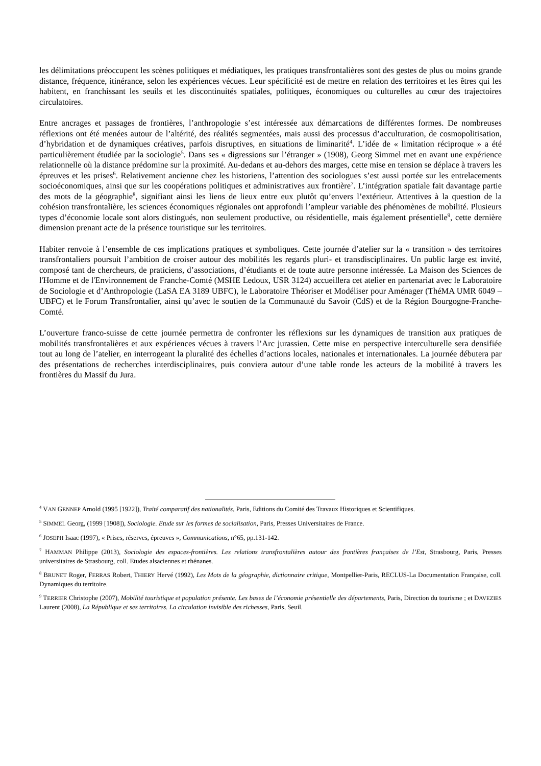les délimitations préoccupent les scènes politiques et médiatiques, les pratiques transfrontalières sont des gestes de plus ou moins grande distance, fréquence, itinérance, selon les expériences vécues. Leur spécificité est de mettre en relation des territoires et les êtres qui les habitent, en franchissant les seuils et les discontinuités spatiales, politiques, économiques ou culturelles au cœur des trajectoires circulatoires.
Entre ancrages et passages de frontières, l’anthropologie s’est intéressée aux démarcations de différentes formes. De nombreuses réflexions ont été menées autour de l’altérité, des réalités segmentées, mais aussi des processus d’acculturation, de cosmopolitisation, d’hybridation et de dynamiques créatives, parfois disruptives, en situations de liminarité<sup>4</sup>. L’idée de « limitation réciproque » a été particulièrement étudiée par la sociologie<sup>5</sup>. Dans ses « digressions sur l’étranger » (1908), Georg Simmel met en avant une expérience relationnelle où la distance prédomine sur la proximité. Au-dedans et au-dehors des marges, cette mise en tension se déplace à travers les épreuves et les prises<sup>6</sup>. Relativement ancienne chez les historiens, l’attention des sociologues s’est aussi portée sur les entrelacements socioéconomiques, ainsi que sur les coopérations politiques et administratives aux frontière<sup>7</sup>. L’intégration spatiale fait davantage partie des mots de la géographie<sup>8</sup>, signifiant ainsi les liens de lieux entre eux plutôt qu’envers l’extérieur. Attentives à la question de la cohésion transfrontalière, les sciences économiques régionales ont approfondi l’ampleur variable des phénomènes de mobilité. Plusieurs types d’économie locale sont alors distingués, non seulement productive, ou résidentielle, mais également présentielle<sup>9</sup>, cette dernière dimension prenant acte de la présence touristique sur les territoires.
Habiter renvoie à l’ensemble de ces implications pratiques et symboliques. Cette journée d’atelier sur la « transition » des territoires transfrontaliers poursuit l’ambition de croiser autour des mobilités les regards pluri- et transdisciplinaires. Un public large est invité, composé tant de chercheurs, de praticiens, d’associations, d’étudiants et de toute autre personne intéressée. La Maison des Sciences de l'Homme et de l'Environnement de Franche-Comté (MSHE Ledoux, USR 3124) accueillera cet atelier en partenariat avec le Laboratoire de Sociologie et d’Anthropologie (LaSA EA 3189 UBFC), le Laboratoire Théoriser et Modéliser pour Aménager (ThéMA UMR 6049 – UBFC) et le Forum Transfrontalier, ainsi qu’avec le soutien de la Communauté du Savoir (CdS) et de la Région Bourgogne-Franche-Comté.
L’ouverture franco-suisse de cette journée permettra de confronter les réflexions sur les dynamiques de transition aux pratiques de mobilités transfrontalières et aux expériences vécues à travers l’Arc jurassien. Cette mise en perspective interculturelle sera densifiée tout au long de l’atelier, en interrogeant la pluralité des échelles d’actions locales, nationales et internationales. La journée débutera par des présentations de recherches interdisciplinaires, puis conviera autour d’une table ronde les acteurs de la mobilité à travers les frontières du Massif du Jura.
<sup>4</sup> VAN GENNEP Arnold (1995 [1922]), Traité comparatif des nationalités, Paris, Editions du Comité des Travaux Historiques et Scientifiques.
<sup>5</sup> SIMMEL Georg, (1999 [1908]), Sociologie. Etude sur les formes de socialisation, Paris, Presses Universitaires de France.
<sup>6</sup> JOSEPH Isaac (1997), « Prises, réserves, épreuves », Communications, n°65, pp.131-142.
<sup>7</sup> HAMMAN Philippe (2013), Sociologie des espaces-frontières. Les relations transfrontalières autour des frontières françaises de l’Est, Strasbourg, Paris, Presses universitaires de Strasbourg, coll. Etudes alsaciennes et rhénanes.
<sup>8</sup> BRUNET Roger, FERRAS Robert, THIERY Hervé (1992), Les Mots de la géographie, dictionnaire critique, Montpellier-Paris, RECLUS-La Documentation Française, coll. Dynamiques du territoire.
<sup>9</sup> TERRIER Christophe (2007), Mobilité touristique et population présente. Les bases de l’économie présentielle des départements, Paris, Direction du tourisme ; et DAVEZIES Laurent (2008), La République et ses territoires. La circulation invisible des richesses, Paris, Seuil.